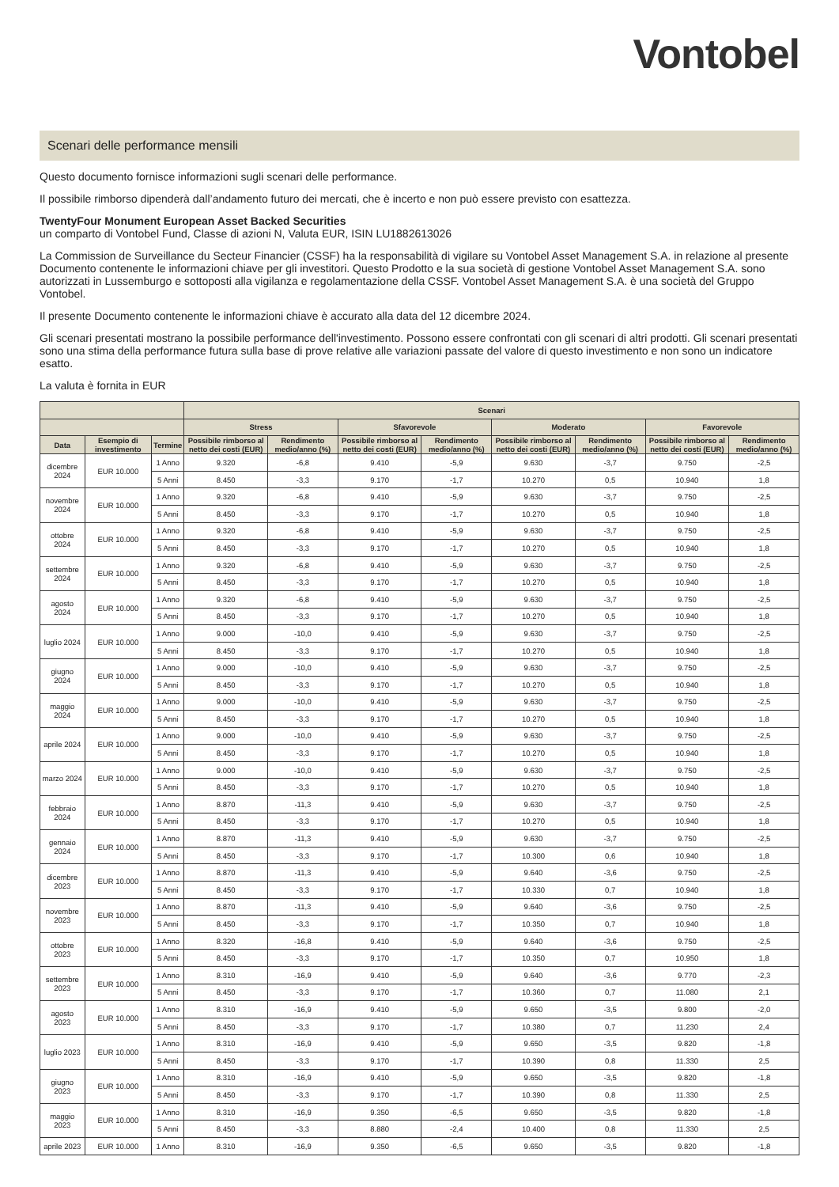Vontobel
Scenari delle performance mensili
Questo documento fornisce informazioni sugli scenari delle performance.
Il possibile rimborso dipenderà dall’andamento futuro dei mercati, che è incerto e non può essere previsto con esattezza.
TwentyFour Monument European Asset Backed Securities
un comparto di Vontobel Fund, Classe di azioni N, Valuta EUR, ISIN LU1882613026
La Commission de Surveillance du Secteur Financier (CSSF) ha la responsabilità di vigilare su Vontobel Asset Management S.A. in relazione al presente Documento contenente le informazioni chiave per gli investitori. Questo Prodotto e la sua società di gestione Vontobel Asset Management S.A. sono autorizzati in Lussemburgo e sottoposti alla vigilanza e regolamentazione della CSSF. Vontobel Asset Management S.A. è una società del Gruppo Vontobel.
Il presente Documento contenente le informazioni chiave è accurato alla data del 12 dicembre 2024.
Gli scenari presentati mostrano la possibile performance dell'investimento. Possono essere confrontati con gli scenari di altri prodotti. Gli scenari presentati sono una stima della performance futura sulla base di prove relative alle variazioni passate del valore di questo investimento e non sono un indicatore esatto.
La valuta è fornita in EUR
| | | | Scenari | | | | | | | |
| --- | --- | --- | --- | --- | --- | --- | --- | --- | --- | --- |
| | | | Stress | | Sfavorevole | | Moderato | | Favorevole | |
| Data | Esempio di investimento | Termine | Possibile rimborso al netto dei costi (EUR) | Rendimento medio/anno (%) | Possibile rimborso al netto dei costi (EUR) | Rendimento medio/anno (%) | Possibile rimborso al netto dei costi (EUR) | Rendimento medio/anno (%) | Possibile rimborso al netto dei costi (EUR) | Rendimento medio/anno (%) |
| dicembre 2024 | EUR 10.000 | 1 Anno | 9.320 | -6,8 | 9.410 | -5,9 | 9.630 | -3,7 | 9.750 | -2,5 |
| | | 5 Anni | 8.450 | -3,3 | 9.170 | -1,7 | 10.270 | 0,5 | 10.940 | 1,8 |
| novembre 2024 | EUR 10.000 | 1 Anno | 9.320 | -6,8 | 9.410 | -5,9 | 9.630 | -3,7 | 9.750 | -2,5 |
| | | 5 Anni | 8.450 | -3,3 | 9.170 | -1,7 | 10.270 | 0,5 | 10.940 | 1,8 |
| ottobre 2024 | EUR 10.000 | 1 Anno | 9.320 | -6,8 | 9.410 | -5,9 | 9.630 | -3,7 | 9.750 | -2,5 |
| | | 5 Anni | 8.450 | -3,3 | 9.170 | -1,7 | 10.270 | 0,5 | 10.940 | 1,8 |
| settembre 2024 | EUR 10.000 | 1 Anno | 9.320 | -6,8 | 9.410 | -5,9 | 9.630 | -3,7 | 9.750 | -2,5 |
| | | 5 Anni | 8.450 | -3,3 | 9.170 | -1,7 | 10.270 | 0,5 | 10.940 | 1,8 |
| agosto 2024 | EUR 10.000 | 1 Anno | 9.320 | -6,8 | 9.410 | -5,9 | 9.630 | -3,7 | 9.750 | -2,5 |
| | | 5 Anni | 8.450 | -3,3 | 9.170 | -1,7 | 10.270 | 0,5 | 10.940 | 1,8 |
| luglio 2024 | EUR 10.000 | 1 Anno | 9.000 | -10,0 | 9.410 | -5,9 | 9.630 | -3,7 | 9.750 | -2,5 |
| | | 5 Anni | 8.450 | -3,3 | 9.170 | -1,7 | 10.270 | 0,5 | 10.940 | 1,8 |
| giugno 2024 | EUR 10.000 | 1 Anno | 9.000 | -10,0 | 9.410 | -5,9 | 9.630 | -3,7 | 9.750 | -2,5 |
| | | 5 Anni | 8.450 | -3,3 | 9.170 | -1,7 | 10.270 | 0,5 | 10.940 | 1,8 |
| maggio 2024 | EUR 10.000 | 1 Anno | 9.000 | -10,0 | 9.410 | -5,9 | 9.630 | -3,7 | 9.750 | -2,5 |
| | | 5 Anni | 8.450 | -3,3 | 9.170 | -1,7 | 10.270 | 0,5 | 10.940 | 1,8 |
| aprile 2024 | EUR 10.000 | 1 Anno | 9.000 | -10,0 | 9.410 | -5,9 | 9.630 | -3,7 | 9.750 | -2,5 |
| | | 5 Anni | 8.450 | -3,3 | 9.170 | -1,7 | 10.270 | 0,5 | 10.940 | 1,8 |
| marzo 2024 | EUR 10.000 | 1 Anno | 9.000 | -10,0 | 9.410 | -5,9 | 9.630 | -3,7 | 9.750 | -2,5 |
| | | 5 Anni | 8.450 | -3,3 | 9.170 | -1,7 | 10.270 | 0,5 | 10.940 | 1,8 |
| febbraio 2024 | EUR 10.000 | 1 Anno | 8.870 | -11,3 | 9.410 | -5,9 | 9.630 | -3,7 | 9.750 | -2,5 |
| | | 5 Anni | 8.450 | -3,3 | 9.170 | -1,7 | 10.270 | 0,5 | 10.940 | 1,8 |
| gennaio 2024 | EUR 10.000 | 1 Anno | 8.870 | -11,3 | 9.410 | -5,9 | 9.630 | -3,7 | 9.750 | -2,5 |
| | | 5 Anni | 8.450 | -3,3 | 9.170 | -1,7 | 10.300 | 0,6 | 10.940 | 1,8 |
| dicembre 2023 | EUR 10.000 | 1 Anno | 8.870 | -11,3 | 9.410 | -5,9 | 9.640 | -3,6 | 9.750 | -2,5 |
| | | 5 Anni | 8.450 | -3,3 | 9.170 | -1,7 | 10.330 | 0,7 | 10.940 | 1,8 |
| novembre 2023 | EUR 10.000 | 1 Anno | 8.870 | -11,3 | 9.410 | -5,9 | 9.640 | -3,6 | 9.750 | -2,5 |
| | | 5 Anni | 8.450 | -3,3 | 9.170 | -1,7 | 10.350 | 0,7 | 10.940 | 1,8 |
| ottobre 2023 | EUR 10.000 | 1 Anno | 8.320 | -16,8 | 9.410 | -5,9 | 9.640 | -3,6 | 9.750 | -2,5 |
| | | 5 Anni | 8.450 | -3,3 | 9.170 | -1,7 | 10.350 | 0,7 | 10.950 | 1,8 |
| settembre 2023 | EUR 10.000 | 1 Anno | 8.310 | -16,9 | 9.410 | -5,9 | 9.640 | -3,6 | 9.770 | -2,3 |
| | | 5 Anni | 8.450 | -3,3 | 9.170 | -1,7 | 10.360 | 0,7 | 11.080 | 2,1 |
| agosto 2023 | EUR 10.000 | 1 Anno | 8.310 | -16,9 | 9.410 | -5,9 | 9.650 | -3,5 | 9.800 | -2,0 |
| | | 5 Anni | 8.450 | -3,3 | 9.170 | -1,7 | 10.380 | 0,7 | 11.230 | 2,4 |
| luglio 2023 | EUR 10.000 | 1 Anno | 8.310 | -16,9 | 9.410 | -5,9 | 9.650 | -3,5 | 9.820 | -1,8 |
| | | 5 Anni | 8.450 | -3,3 | 9.170 | -1,7 | 10.390 | 0,8 | 11.330 | 2,5 |
| giugno 2023 | EUR 10.000 | 1 Anno | 8.310 | -16,9 | 9.410 | -5,9 | 9.650 | -3,5 | 9.820 | -1,8 |
| | | 5 Anni | 8.450 | -3,3 | 9.170 | -1,7 | 10.390 | 0,8 | 11.330 | 2,5 |
| maggio 2023 | EUR 10.000 | 1 Anno | 8.310 | -16,9 | 9.350 | -6,5 | 9.650 | -3,5 | 9.820 | -1,8 |
| | | 5 Anni | 8.450 | -3,3 | 8.880 | -2,4 | 10.400 | 0,8 | 11.330 | 2,5 |
| aprile 2023 | EUR 10.000 | 1 Anno | 8.310 | -16,9 | 9.350 | -6,5 | 9.650 | -3,5 | 9.820 | -1,8 |